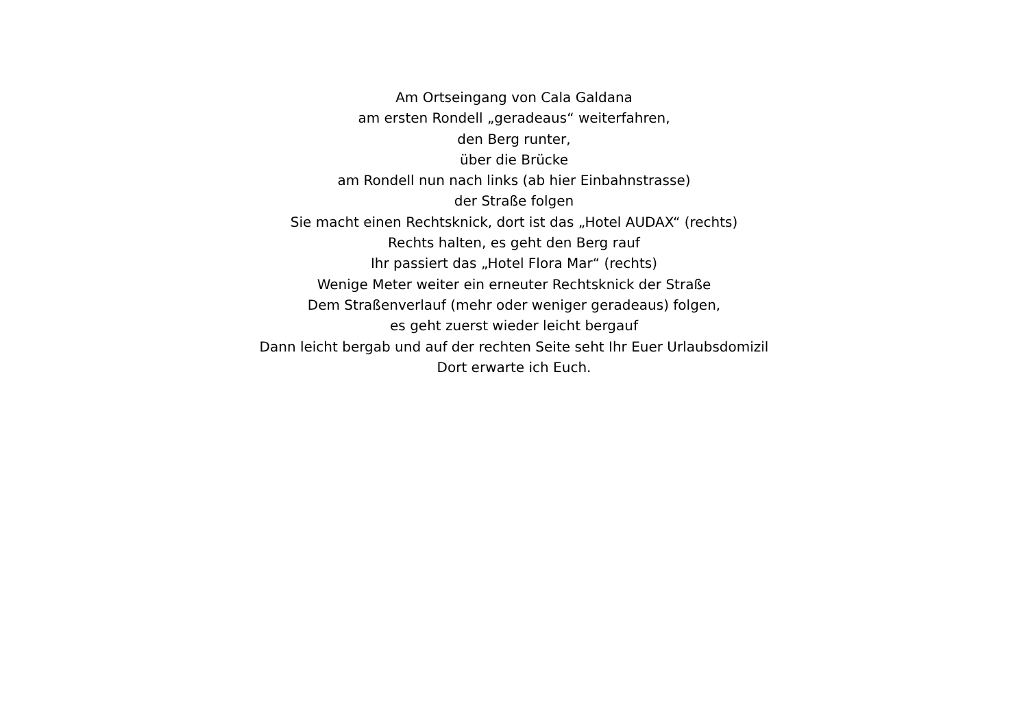Am Ortseingang von Cala Galdana
am ersten Rondell „geradeaus“ weiterfahren,
den Berg runter,
über die Brücke
am Rondell nun nach links (ab hier Einbahnstrasse)
der Straße folgen
Sie macht einen Rechtsknick, dort ist das „Hotel AUDAX“ (rechts)
Rechts halten, es geht den Berg rauf
Ihr passiert das „Hotel Flora Mar“ (rechts)
Wenige Meter weiter ein erneuter Rechtsknick der Straße
Dem Straßenverlauf (mehr oder weniger geradeaus) folgen,
es geht zuerst wieder leicht bergauf
Dann leicht bergab und auf der rechten Seite seht Ihr Euer Urlaubsdomizil
Dort erwarte ich Euch.